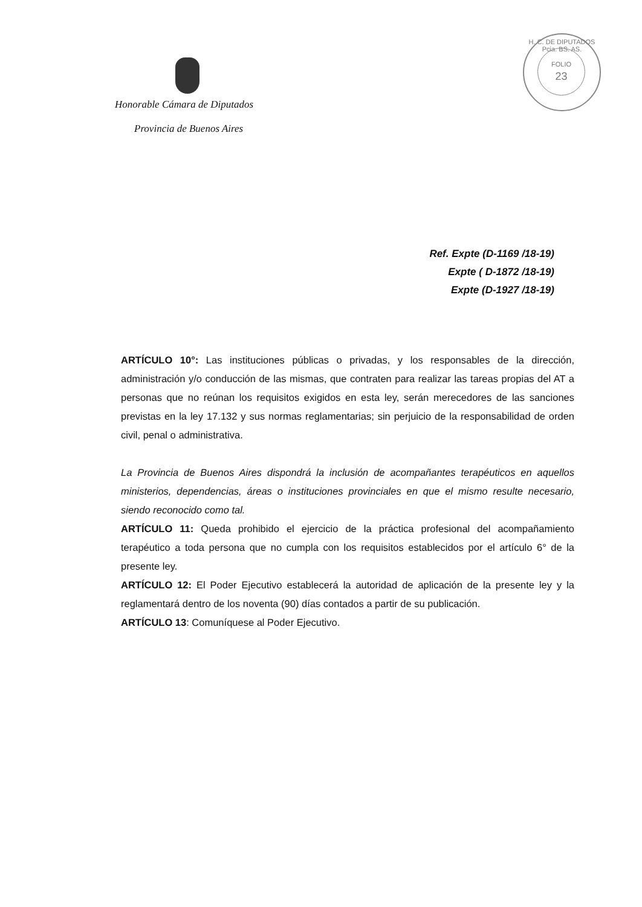Honorable Cámara de Diputados
Provincia de Buenos Aires
FOLIO
23
H. C. DE DIPUTADOS Pcia. BS. AS.
Ref. Expte (D-1169 /18-19)
Expte ( D-1872 /18-19)
Expte (D-1927 /18-19)
ARTÍCULO 10°: Las instituciones públicas o privadas, y los responsables de la dirección, administración y/o conducción de las mismas, que contraten para realizar las tareas propias del AT a personas que no reúnan los requisitos exigidos en esta ley, serán merecedores de las sanciones previstas en la ley 17.132 y sus normas reglamentarias; sin perjuicio de la responsabilidad de orden civil, penal o administrativa.
La Provincia de Buenos Aires dispondrá la inclusión de acompañantes terapéuticos en aquellos ministerios, dependencias, áreas o instituciones provinciales en que el mismo resulte necesario, siendo reconocido como tal.
ARTÍCULO 11: Queda prohibido el ejercicio de la práctica profesional del acompañamiento terapéutico a toda persona que no cumpla con los requisitos establecidos por el artículo 6° de la presente ley.
ARTÍCULO 12: El Poder Ejecutivo establecerá la autoridad de aplicación de la presente ley y la reglamentará dentro de los noventa (90) días contados a partir de su publicación.
ARTÍCULO 13: Comuníquese al Poder Ejecutivo.